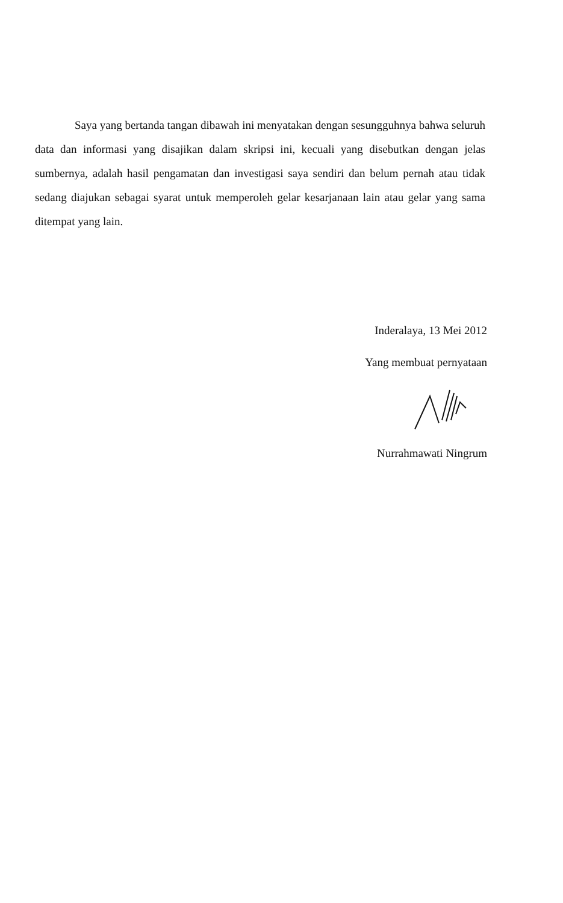Saya yang bertanda tangan dibawah ini menyatakan dengan sesungguhnya bahwa seluruh data dan informasi yang disajikan dalam skripsi ini, kecuali yang disebutkan dengan jelas sumbernya, adalah hasil pengamatan dan investigasi saya sendiri dan belum pernah atau tidak sedang diajukan sebagai syarat untuk memperoleh gelar kesarjanaan lain atau gelar yang sama ditempat yang lain.
Inderalaya, 13 Mei 2012
Yang membuat pernyataan
Nurrahmawati Ningrum